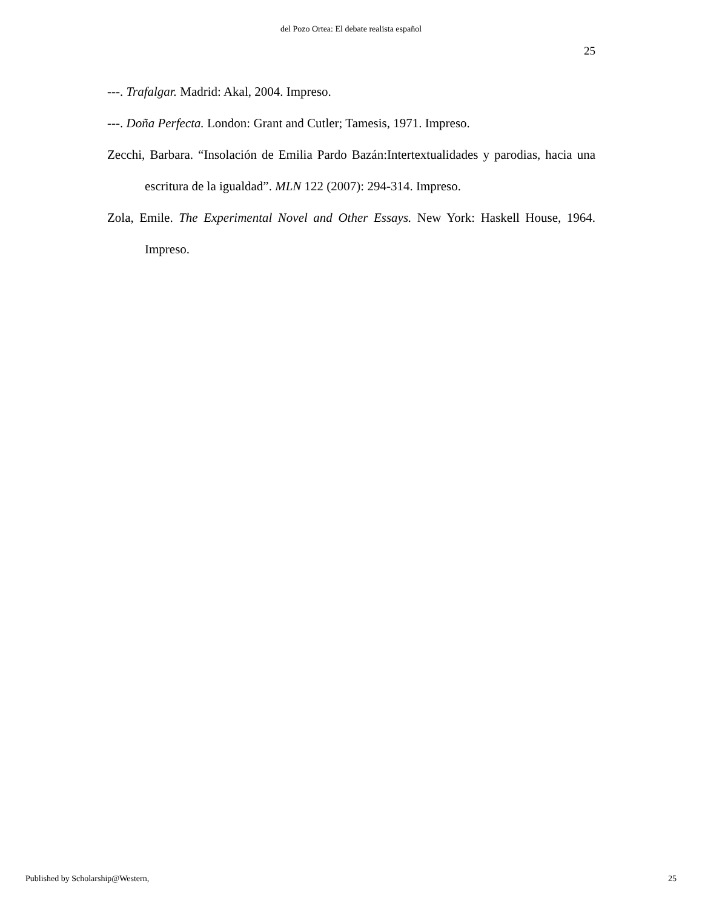del Pozo Ortea: El debate realista español
25
---. Trafalgar. Madrid: Akal, 2004. Impreso.
---. Doña Perfecta. London: Grant and Cutler; Tamesis, 1971. Impreso.
Zecchi, Barbara. “Insolación de Emilia Pardo Bazán:Intertextualidades y parodias, hacia una escritura de la igualdad”. MLN 122 (2007): 294-314. Impreso.
Zola, Emile. The Experimental Novel and Other Essays. New York: Haskell House, 1964. Impreso.
Published by Scholarship@Western, 25